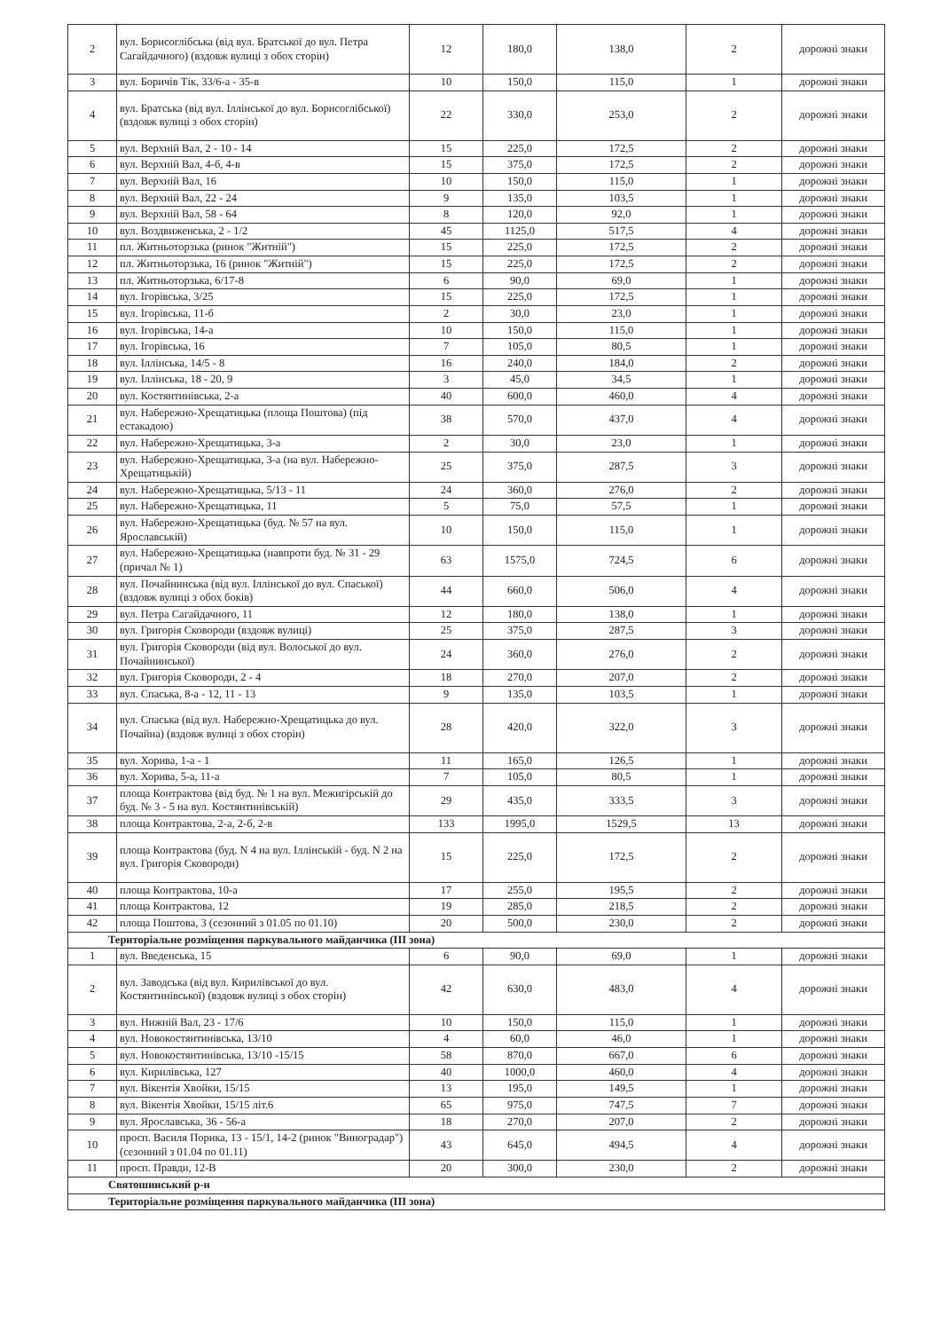| 2 | вул. Борисоглібська (від вул. Братської до вул. Петра Сагайдачного) (вздовж вулиці з обох сторін) | 12 | 180,0 | 138,0 | 2 | дорожні знаки |
| 3 | вул. Боричів Тік, 33/6-а - 35-в | 10 | 150,0 | 115,0 | 1 | дорожні знаки |
| 4 | вул. Братська (від вул. Іллінської до вул. Борисоглібської) (вздовж вулиці з обох сторін) | 22 | 330,0 | 253,0 | 2 | дорожні знаки |
| 5 | вул. Верхній Вал, 2 - 10 - 14 | 15 | 225,0 | 172,5 | 2 | дорожні знаки |
| 6 | вул. Верхній Вал, 4-б, 4-в | 15 | 375,0 | 172,5 | 2 | дорожні знаки |
| 7 | вул. Верхній Вал, 16 | 10 | 150,0 | 115,0 | 1 | дорожні знаки |
| 8 | вул. Верхній Вал, 22 - 24 | 9 | 135,0 | 103,5 | 1 | дорожні знаки |
| 9 | вул. Верхній Вал, 58 - 64 | 8 | 120,0 | 92,0 | 1 | дорожні знаки |
| 10 | вул. Воздвиженська, 2 - 1/2 | 45 | 1125,0 | 517,5 | 4 | дорожні знаки |
| 11 | пл. Житньоторзька (ринок "Житній") | 15 | 225,0 | 172,5 | 2 | дорожні знаки |
| 12 | пл. Житньоторзька, 16 (ринок "Житній") | 15 | 225,0 | 172,5 | 2 | дорожні знаки |
| 13 | пл. Житньоторзька, 6/17-8 | 6 | 90,0 | 69,0 | 1 | дорожні знаки |
| 14 | вул. Ігорівська, 3/25 | 15 | 225,0 | 172,5 | 1 | дорожні знаки |
| 15 | вул. Ігорівська, 11-б | 2 | 30,0 | 23,0 | 1 | дорожні знаки |
| 16 | вул. Ігорівська, 14-а | 10 | 150,0 | 115,0 | 1 | дорожні знаки |
| 17 | вул. Ігорівська, 16 | 7 | 105,0 | 80,5 | 1 | дорожні знаки |
| 18 | вул. Іллінська, 14/5 - 8 | 16 | 240,0 | 184,0 | 2 | дорожні знаки |
| 19 | вул. Іллінська, 18 - 20, 9 | 3 | 45,0 | 34,5 | 1 | дорожні знаки |
| 20 | вул. Костянтинівська, 2-а | 40 | 600,0 | 460,0 | 4 | дорожні знаки |
| 21 | вул. Набережно-Хрещатицька (площа Поштова) (під естакадою) | 38 | 570,0 | 437,0 | 4 | дорожні знаки |
| 22 | вул. Набережно-Хрещатицька, 3-а | 2 | 30,0 | 23,0 | 1 | дорожні знаки |
| 23 | вул. Набережно-Хрещатицька, 3-а (на вул. Набережно-Хрещатицькій) | 25 | 375,0 | 287,5 | 3 | дорожні знаки |
| 24 | вул. Набережно-Хрещатицька, 5/13 - 11 | 24 | 360,0 | 276,0 | 2 | дорожні знаки |
| 25 | вул. Набережно-Хрещатицька, 11 | 5 | 75,0 | 57,5 | 1 | дорожні знаки |
| 26 | вул. Набережно-Хрещатицька (буд. № 57 на вул. Ярославській) | 10 | 150,0 | 115,0 | 1 | дорожні знаки |
| 27 | вул. Набережно-Хрещатицька (навпроти буд. № 31 - 29 (причал № 1) | 63 | 1575,0 | 724,5 | 6 | дорожні знаки |
| 28 | вул. Почайнинська (від вул. Іллінської до вул. Спаської) (вздовж вулиці з обох боків) | 44 | 660,0 | 506,0 | 4 | дорожні знаки |
| 29 | вул. Петра Сагайдачного, 11 | 12 | 180,0 | 138,0 | 1 | дорожні знаки |
| 30 | вул. Григорія Сковороди (вздовж вулиці) | 25 | 375,0 | 287,5 | 3 | дорожні знаки |
| 31 | вул. Григорія Сковороди (від вул. Волоської до вул. Почайнинської) | 24 | 360,0 | 276,0 | 2 | дорожні знаки |
| 32 | вул. Григорія Сковороди, 2 - 4 | 18 | 270,0 | 207,0 | 2 | дорожні знаки |
| 33 | вул. Спаська, 8-а - 12, 11 - 13 | 9 | 135,0 | 103,5 | 1 | дорожні знаки |
| 34 | вул. Спаська (від вул. Набережно-Хрещатицька до вул. Почайна) (вздовж вулиці з обох сторін) | 28 | 420,0 | 322,0 | 3 | дорожні знаки |
| 35 | вул. Хорива, 1-а - 1 | 11 | 165,0 | 126,5 | 1 | дорожні знаки |
| 36 | вул. Хорива, 5-а, 11-а | 7 | 105,0 | 80,5 | 1 | дорожні знаки |
| 37 | площа Контрактова (від буд. № 1 на вул. Межигірській до буд. № 3 - 5 на вул. Костянтинівській) | 29 | 435,0 | 333,5 | 3 | дорожні знаки |
| 38 | площа Контрактова, 2-а, 2-б, 2-в | 133 | 1995,0 | 1529,5 | 13 | дорожні знаки |
| 39 | площа Контрактова (буд. N 4 на вул. Іллінській - буд. N 2 на вул. Григорія Сковороди) | 15 | 225,0 | 172,5 | 2 | дорожні знаки |
| 40 | площа Контрактова, 10-а | 17 | 255,0 | 195,5 | 2 | дорожні знаки |
| 41 | площа Контрактова, 12 | 19 | 285,0 | 218,5 | 2 | дорожні знаки |
| 42 | площа Поштова, 3 (сезонний з 01.05 по 01.10) | 20 | 500,0 | 230,0 | 2 | дорожні знаки |
| Територіальне розміщення паркувального майданчика (III зона) | | | | | | |
| 1 | вул. Введенська, 15 | 6 | 90,0 | 69,0 | 1 | дорожні знаки |
| 2 | вул. Заводська (від вул. Кирилівської до вул. Костянтинівської) (вздовж вулиці з обох сторін) | 42 | 630,0 | 483,0 | 4 | дорожні знаки |
| 3 | вул. Нижній Вал, 23 - 17/6 | 10 | 150,0 | 115,0 | 1 | дорожні знаки |
| 4 | вул. Новокостянтинівська, 13/10 | 4 | 60,0 | 46,0 | 1 | дорожні знаки |
| 5 | вул. Новокостянтинівська, 13/10 -15/15 | 58 | 870,0 | 667,0 | 6 | дорожні знаки |
| 6 | вул. Кирилівська, 127 | 40 | 1000,0 | 460,0 | 4 | дорожні знаки |
| 7 | вул. Вікентія Хвойки, 15/15 | 13 | 195,0 | 149,5 | 1 | дорожні знаки |
| 8 | вул. Вікентія Хвойки, 15/15 літ.6 | 65 | 975,0 | 747,5 | 7 | дорожні знаки |
| 9 | вул. Ярославська, 36 - 56-а | 18 | 270,0 | 207,0 | 2 | дорожні знаки |
| 10 | просп. Василя Порика, 13 - 15/1, 14-2 (ринок "Виноградар") (сезонний з 01.04 по 01.11) | 43 | 645,0 | 494,5 | 4 | дорожні знаки |
| 11 | просп. Правди, 12-В | 20 | 300,0 | 230,0 | 2 | дорожні знаки |
| Святошинський р-н | | | | | | |
| Територіальне розміщення паркувального майданчика (III зона) | | | | | | |